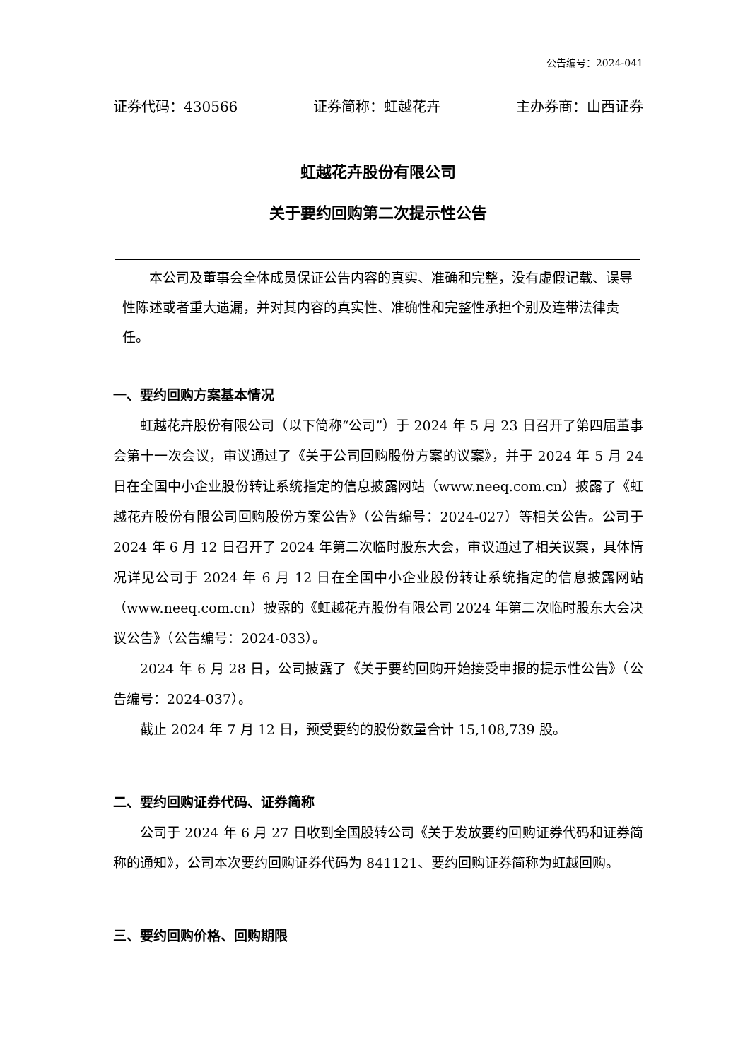公告编号：2024-041
证券代码：430566 证券简称：虹越花卉 主办券商：山西证券
虹越花卉股份有限公司
关于要约回购第二次提示性公告
本公司及董事会全体成员保证公告内容的真实、准确和完整，没有虚假记载、误导性陈述或者重大遗漏，并对其内容的真实性、准确性和完整性承担个别及连带法律责任。
一、要约回购方案基本情况
虹越花卉股份有限公司（以下简称“公司”）于 2024 年 5 月 23 日召开了第四届董事会第十一次会议，审议通过了《关于公司回购股份方案的议案》，并于 2024 年 5 月 24 日在全国中小企业股份转让系统指定的信息披露网站（www.neeq.com.cn）披露了《虹越花卉股份有限公司回购股份方案公告》（公告编号：2024-027）等相关公告。公司于 2024 年 6 月 12 日召开了 2024 年第二次临时股东大会，审议通过了相关议案，具体情况详见公司于 2024 年 6 月 12 日在全国中小企业股份转让系统指定的信息披露网站（www.neeq.com.cn）披露的《虹越花卉股份有限公司 2024 年第二次临时股东大会决议公告》（公告编号：2024-033）。
2024 年 6 月 28 日，公司披露了《关于要约回购开始接受申报的提示性公告》（公告编号：2024-037）。
截止 2024 年 7 月 12 日，预受要约的股份数量合计 15,108,739 股。
二、要约回购证券代码、证券简称
公司于 2024 年 6 月 27 日收到全国股转公司《关于发放要约回购证券代码和证券简称的通知》，公司本次要约回购证券代码为 841121、要约回购证券简称为虹越回购。
三、要约回购价格、回购期限